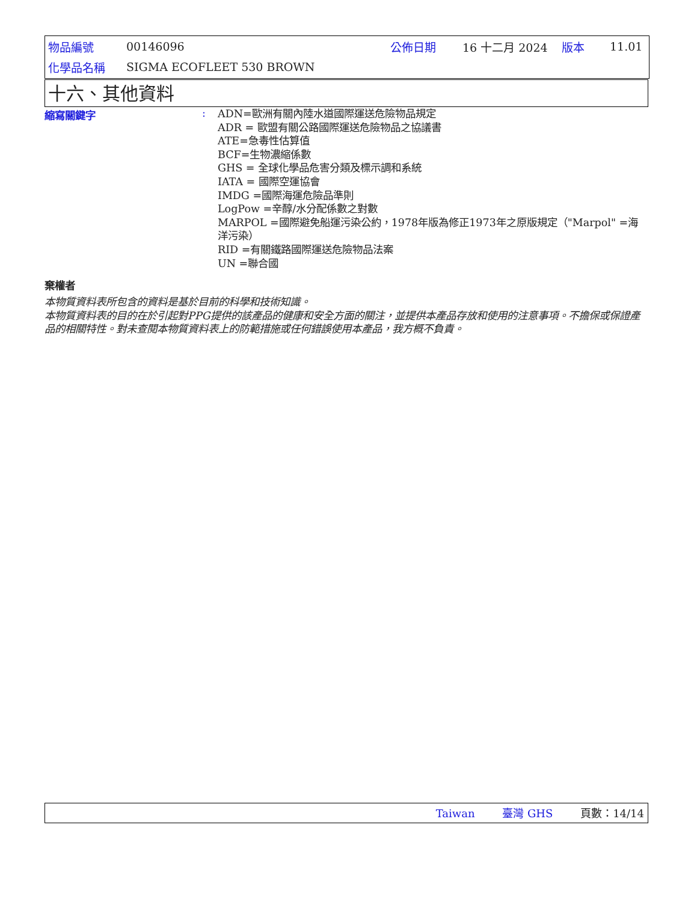| 物品編號 | 00146096 | 公佈日期 | 16 十二月 2024 | 版本 | 11.01 |
| 化學品名稱 | SIGMA ECOFLEET 530 BROWN | | | | |
十六、其他資料
縮寫關鍵字 :
ADN=歐洲有關內陸水道國際運送危險物品規定
ADR = 歐盟有關公路國際運送危險物品之協議書
ATE=急毒性估算值
BCF=生物濃縮係數
GHS = 全球化學品危害分類及標示調和系統
IATA = 國際空運協會
IMDG =國際海運危險品準則
LogPow =辛醇/水分配係數之對數
MARPOL =國際避免船運污染公約，1978年版為修正1973年之原版規定（"Marpol" =海洋污染）
RID =有關鐵路國際運送危險物品法案
UN =聯合國
棄權者
本物質資料表所包含的資料是基於目前的科學和技術知識。
本物質資料表的目的在於引起對PPG提供的該產品的健康和安全方面的關注，並提供本產品存放和使用的注意事項。不擔保或保證產品的相關特性。對未查閱本物質資料表上的防範措施或任何錯誤使用本產品，我方概不負責。
Taiwan 臺灣 GHS 頁數：14/14